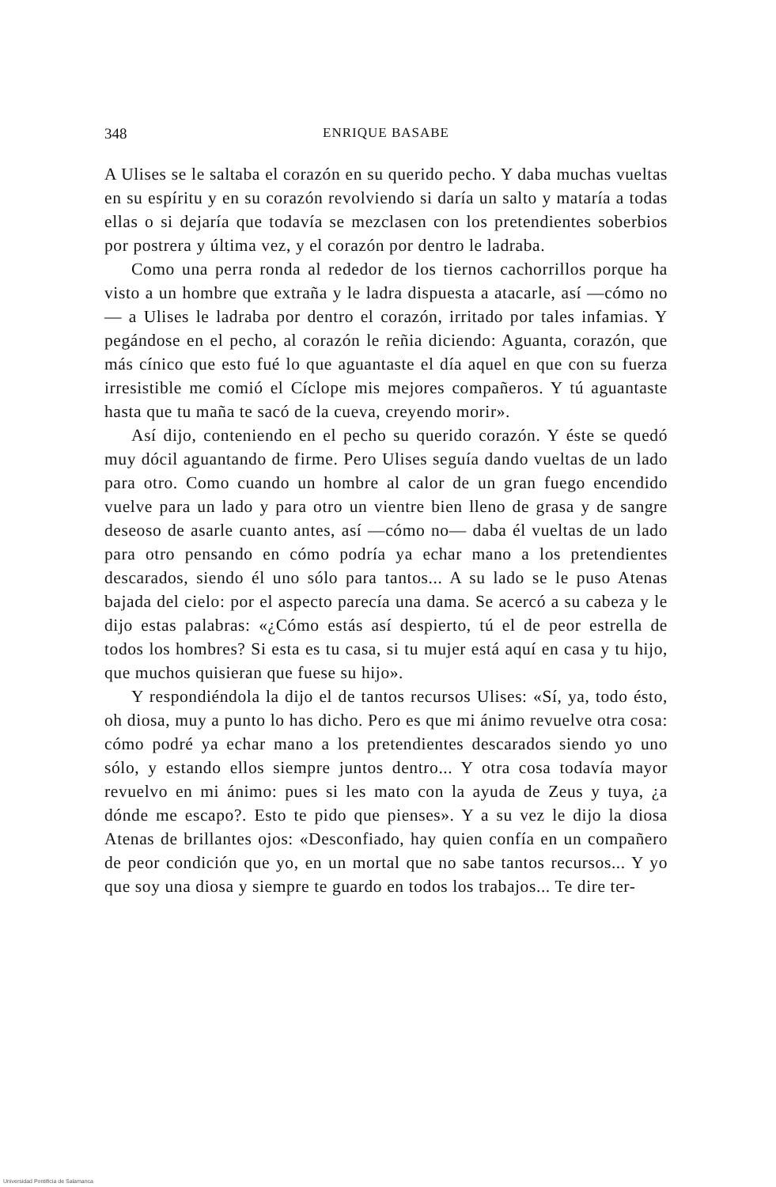348 ENRIQUE BASABE
A Ulises se le saltaba el corazón en su querido pecho. Y daba muchas vueltas en su espíritu y en su corazón revolviendo si daría un salto y mataría a todas ellas o si dejaría que todavía se mezclasen con los pretendientes soberbios por postrera y última vez, y el corazón por dentro le ladraba.
Como una perra ronda al rededor de los tiernos cachorrillos porque ha visto a un hombre que extraña y le ladra dispuesta a atacarle, así —cómo no— a Ulises le ladraba por dentro el corazón, irritado por tales infamias. Y pegándose en el pecho, al corazón le reñia diciendo: Aguanta, corazón, que más cínico que esto fué lo que aguantaste el día aquel en que con su fuerza irresistible me comió el Cíclope mis mejores compañeros. Y tú aguantaste hasta que tu maña te sacó de la cueva, creyendo morir».
Así dijo, conteniendo en el pecho su querido corazón. Y éste se quedó muy dócil aguantando de firme. Pero Ulises seguía dando vueltas de un lado para otro. Como cuando un hombre al calor de un gran fuego encendido vuelve para un lado y para otro un vientre bien lleno de grasa y de sangre deseoso de asarle cuanto antes, así —cómo no— daba él vueltas de un lado para otro pensando en cómo podría ya echar mano a los pretendientes descarados, siendo él uno sólo para tantos... A su lado se le puso Atenas bajada del cielo: por el aspecto parecía una dama. Se acercó a su cabeza y le dijo estas palabras: «¿Cómo estás así despierto, tú el de peor estrella de todos los hombres? Si esta es tu casa, si tu mujer está aquí en casa y tu hijo, que muchos quisieran que fuese su hijo».
Y respondiéndola la dijo el de tantos recursos Ulises: «Sí, ya, todo ésto, oh diosa, muy a punto lo has dicho. Pero es que mi ánimo revuelve otra cosa: cómo podré ya echar mano a los pretendientes descarados siendo yo uno sólo, y estando ellos siempre juntos dentro... Y otra cosa todavía mayor revuelvo en mi ánimo: pues si les mato con la ayuda de Zeus y tuya, ¿a dónde me escapo?. Esto te pido que pienses». Y a su vez le dijo la diosa Atenas de brillantes ojos: «Desconfiado, hay quien confía en un compañero de peor condición que yo, en un mortal que no sabe tantos recursos... Y yo que soy una diosa y siempre te guardo en todos los trabajos... Te dire ter-
Universidad Pontificia de Salamanca